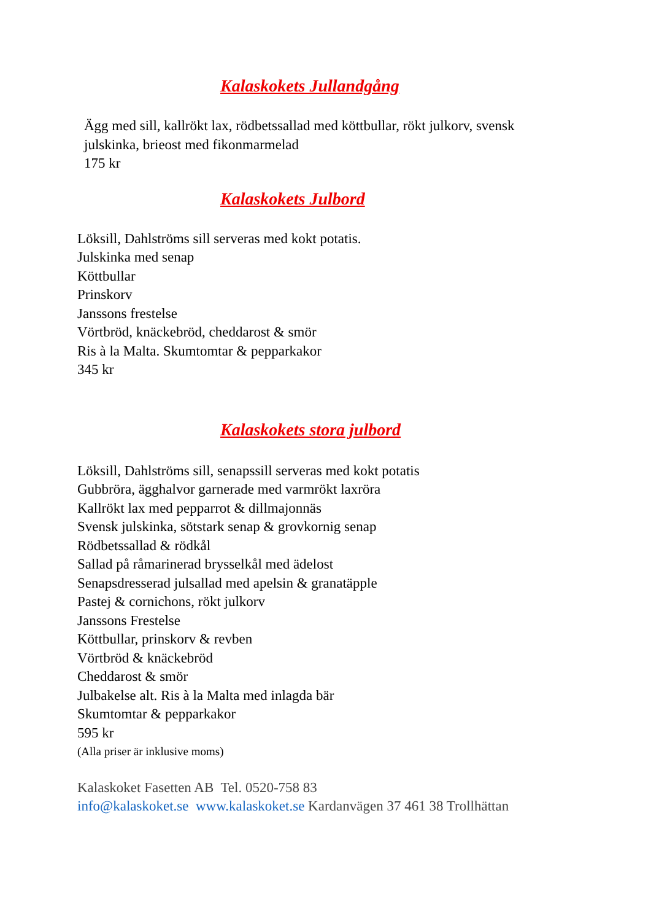Kalaskokets Jullandgång
Ägg med sill, kallrökt lax, rödbetssallad med köttbullar, rökt julkorv, svensk
julskinka, brieost med fikonmarmelad
175 kr
Kalaskokets Julbord
Löksill, Dahlströms sill serveras med kokt potatis.
Julskinka med senap
Köttbullar
Prinskorv
Janssons frestelse
Vörtbröd, knäckebröd, cheddarost & smör
Ris à la Malta. Skumtomtar & pepparkakor
345 kr
Kalaskokets stora julbord
Löksill, Dahlströms sill, senapssill serveras med kokt potatis
Gubbröra, ägghalvor garnerade med varmrökt laxröra
Kallrökt lax med pepparrot & dillmajonnäs
Svensk julskinka, sötstark senap & grovkornig senap
Rödbetssallad & rödkål
Sallad på råmarinerad brysselkål med ädelost
Senapsdresserad julsallad med apelsin & granatäpple
Pastej & cornichons, rökt julkorv
Janssons Frestelse
Köttbullar, prinskorv & revben
Vörtbröd & knäckebröd
Cheddarost & smör
Julbakelse alt. Ris à la Malta med inlagda bär
Skumtomtar & pepparkakor
595 kr
(Alla priser är inklusive moms)
Kalaskoket Fasetten AB Tel. 0520-758 83
info@kalaskoket.se www.kalaskoket.se Kardanvägen 37 461 38 Trollhättan